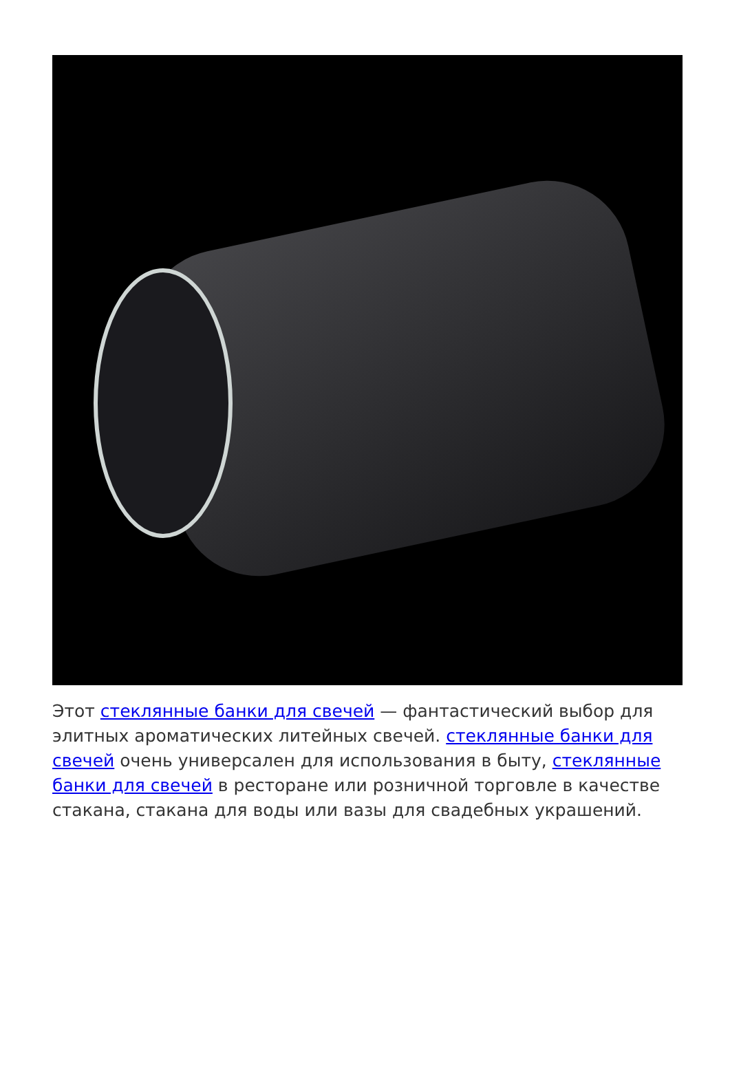Этот стеклянные банки для свечей — фантастический выбор для элитных ароматических литейных свечей. стеклянные банки для свечей очень универсален для использования в быту, стеклянные банки для свечей в ресторане или розничной торговле в качестве стакана, стакана для воды или вазы для свадебных украшений.